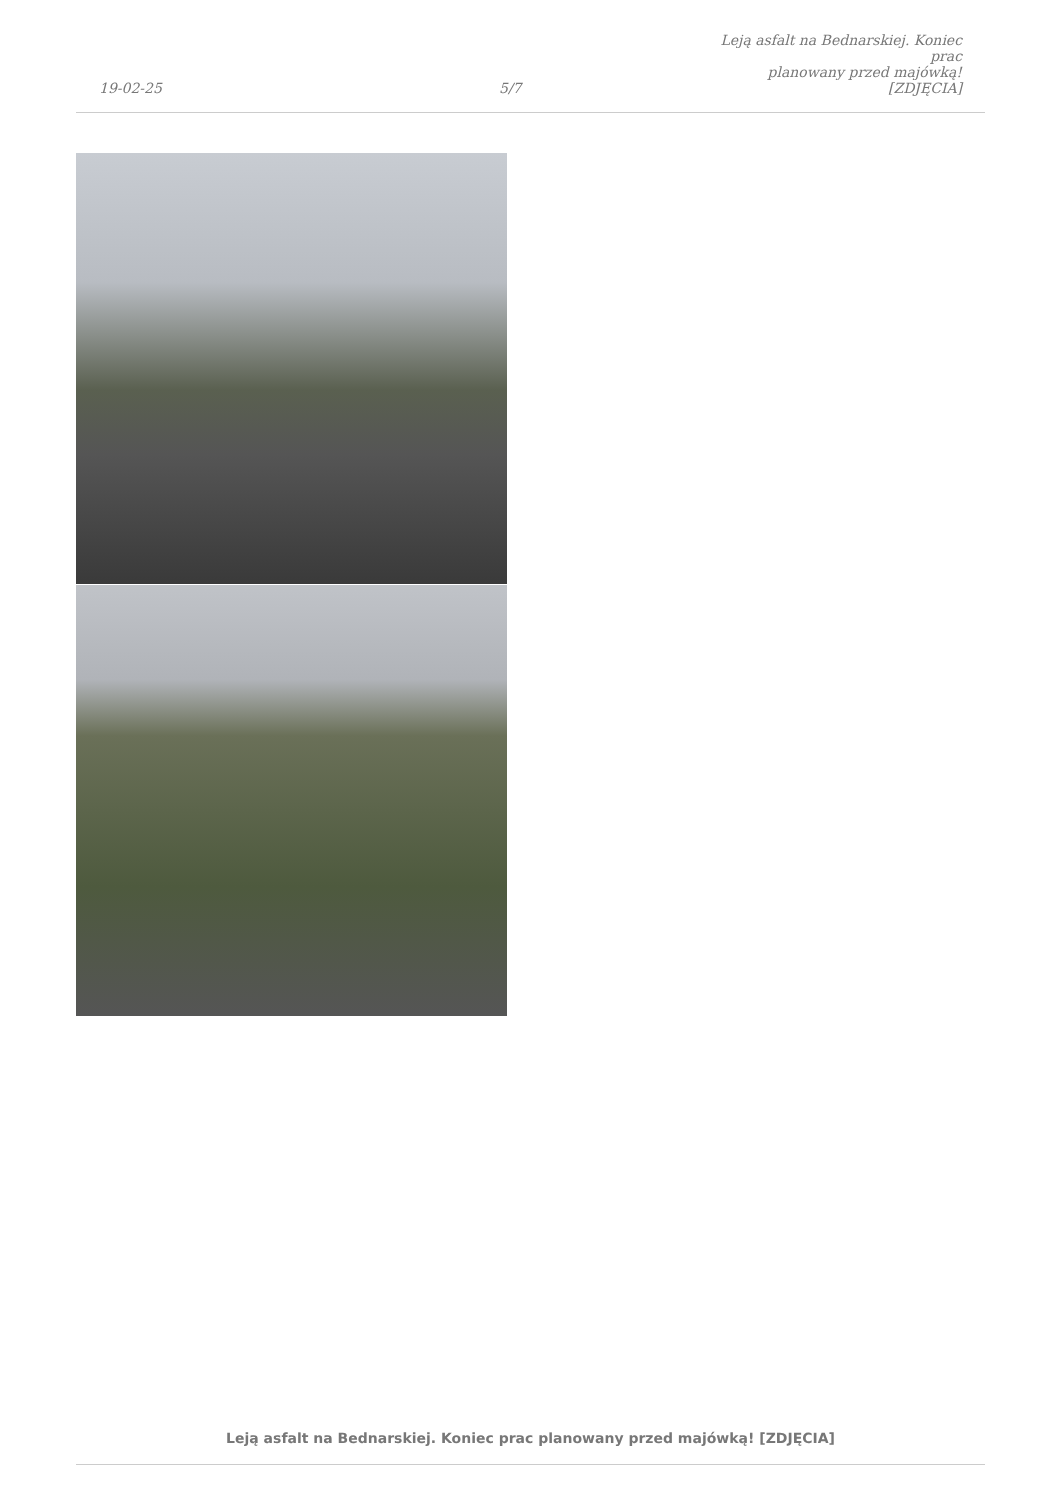19-02-25
5/7
Leją asfalt na Bednarskiej. Koniec prac
planowany przed majówką! [ZDJĘCIA]
Leją asfalt na Bednarskiej. Koniec prac planowany przed majówką! [ZDJĘCIA]